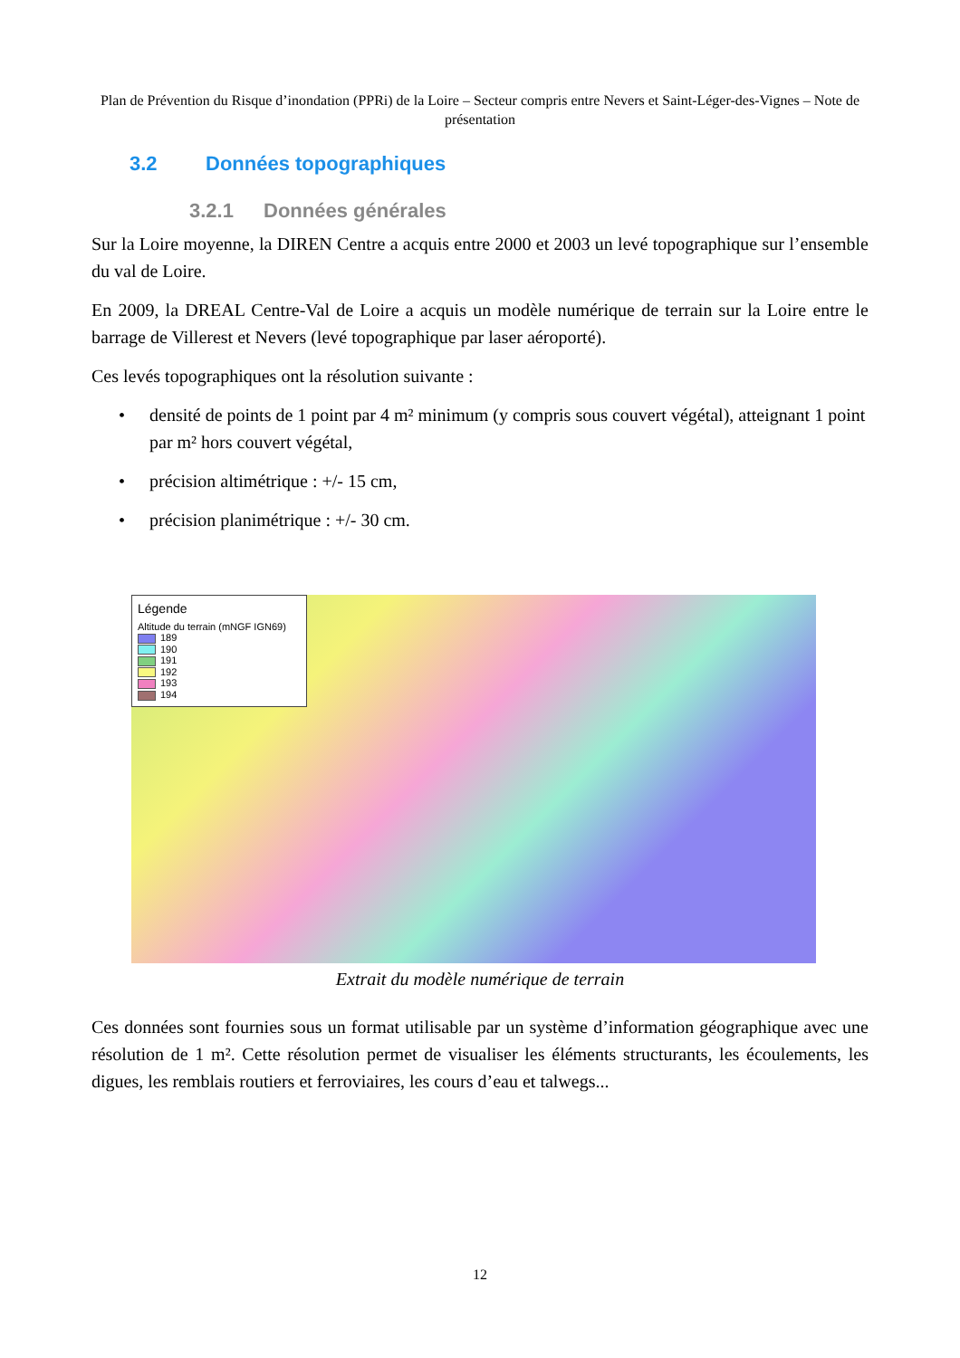Plan de Prévention du Risque d’inondation (PPRi) de la Loire – Secteur compris entre Nevers et Saint-Léger-des-Vignes – Note de présentation
3.2 Données topographiques
3.2.1 Données générales
Sur la Loire moyenne, la DIREN Centre a acquis entre 2000 et 2003 un levé topographique sur l’ensemble du val de Loire.
En 2009, la DREAL Centre-Val de Loire a acquis un modèle numérique de terrain sur la Loire entre le barrage de Villerest et Nevers (levé topographique par laser aéroporté).
Ces levés topographiques ont la résolution suivante :
• densité de points de 1 point par 4 m² minimum (y compris sous couvert végétal), atteignant 1 point par m² hors couvert végétal,
• précision altimétrique : +/- 15 cm,
• précision planimétrique : +/- 30 cm.
Légende
Altitude du terrain (mNGF IGN69)
189
190
191
192
193
194
Extrait du modèle numérique de terrain
Ces données sont fournies sous un format utilisable par un système d’information géographique avec une résolution de 1 m². Cette résolution permet de visualiser les éléments structurants, les écoulements, les digues, les remblais routiers et ferroviaires, les cours d’eau et talwegs...
12